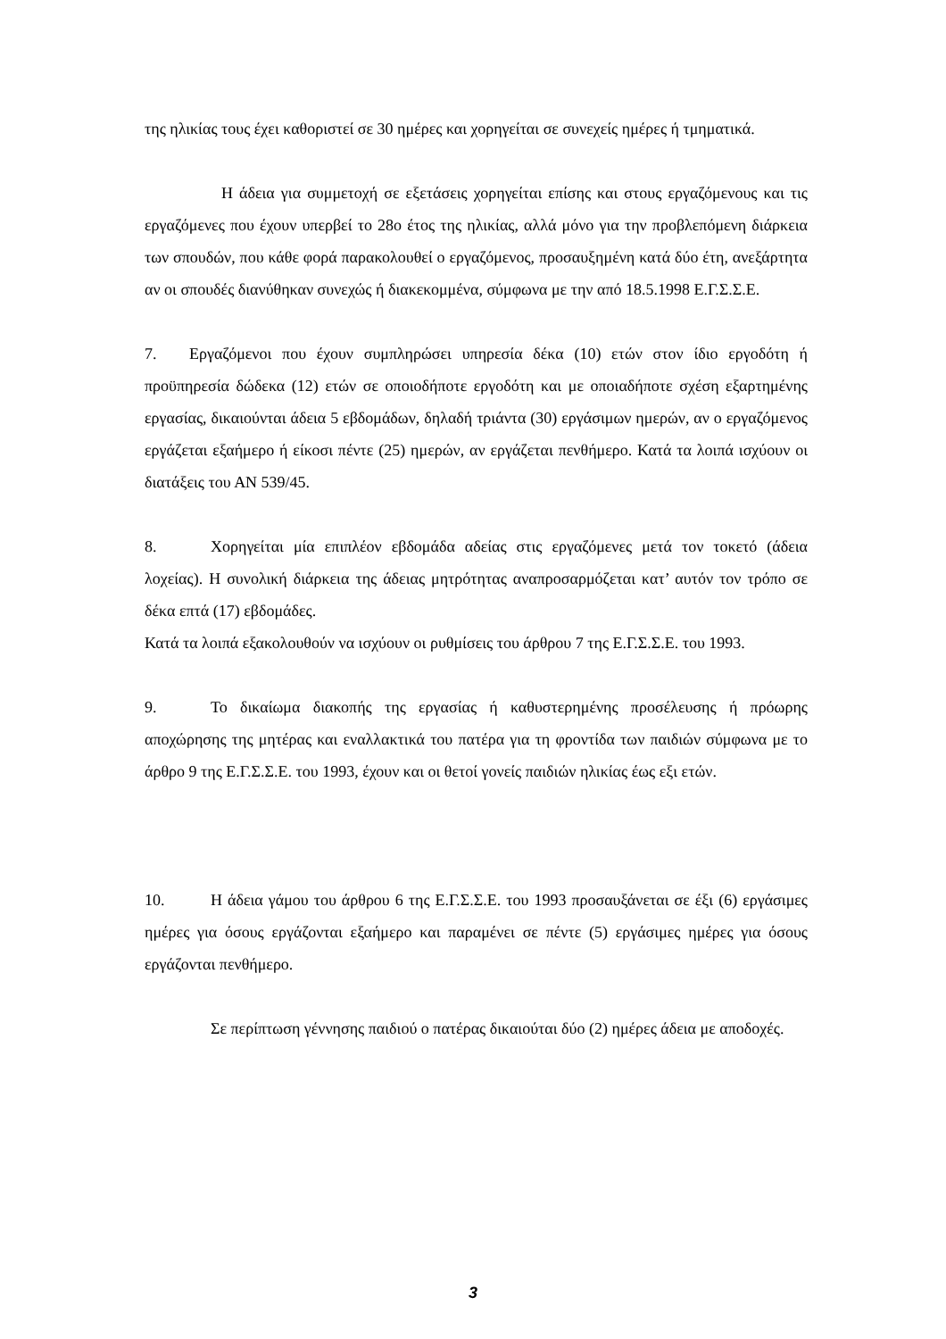της ηλικίας τους έχει καθοριστεί σε 30 ημέρες και χορηγείται σε συνεχείς ημέρες ή τμηματικά.
Η άδεια για συμμετοχή σε εξετάσεις χορηγείται επίσης και στους εργαζόμενους και τις εργαζόμενες που έχουν υπερβεί το 28ο έτος της ηλικίας, αλλά μόνο για την προβλεπόμενη διάρκεια των σπουδών, που κάθε φορά παρακολουθεί ο εργαζόμενος, προσαυξημένη κατά δύο έτη, ανεξάρτητα αν οι σπουδές διανύθηκαν συνεχώς ή διακεκομμένα, σύμφωνα με την από 18.5.1998 Ε.Γ.Σ.Σ.Ε.
7. Εργαζόμενοι που έχουν συμπληρώσει υπηρεσία δέκα (10) ετών στον ίδιο εργοδότη ή προϋπηρεσία δώδεκα (12) ετών σε οποιοδήποτε εργοδότη και με οποιαδήποτε σχέση εξαρτημένης εργασίας, δικαιούνται άδεια 5 εβδομάδων, δηλαδή τριάντα (30) εργάσιμων ημερών, αν ο εργαζόμενος εργάζεται εξαήμερο ή είκοσι πέντε (25) ημερών, αν εργάζεται πενθήμερο. Κατά τα λοιπά ισχύουν οι διατάξεις του ΑΝ 539/45.
8. Χορηγείται μία επιπλέον εβδομάδα αδείας στις εργαζόμενες μετά τον τοκετό (άδεια λοχείας). Η συνολική διάρκεια της άδειας μητρότητας αναπροσαρμόζεται κατ’ αυτόν τον τρόπο σε δέκα επτά (17) εβδομάδες.
Κατά τα λοιπά εξακολουθούν να ισχύουν οι ρυθμίσεις του άρθρου 7 της Ε.Γ.Σ.Σ.Ε. του 1993.
9. Το δικαίωμα διακοπής της εργασίας ή καθυστερημένης προσέλευσης ή πρόωρης αποχώρησης της μητέρας και εναλλακτικά του πατέρα για τη φροντίδα των παιδιών σύμφωνα με το άρθρο 9 της Ε.Γ.Σ.Σ.Ε. του 1993, έχουν και οι θετοί γονείς παιδιών ηλικίας έως εξι ετών.
10. Η άδεια γάμου του άρθρου 6 της Ε.Γ.Σ.Σ.Ε. του 1993 προσαυξάνεται σε έξι (6) εργάσιμες ημέρες για όσους εργάζονται εξαήμερο και παραμένει σε πέντε (5) εργάσιμες ημέρες για όσους εργάζονται πενθήμερο.
Σε περίπτωση γέννησης παιδιού ο πατέρας δικαιούται δύο (2) ημέρες άδεια με αποδοχές.
3